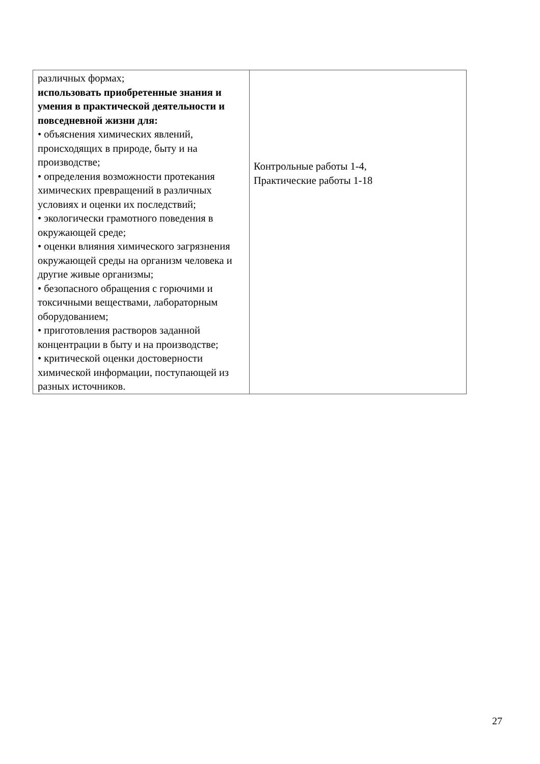| различных формах; использовать приобретенные знания и умения в практической деятельности и повседневной жизни для: • объяснения химических явлений, происходящих в природе, быту и на производстве; • определения возможности протекания химических превращений в различных условиях и оценки их последствий; • экологически грамотного поведения в окружающей среде; • оценки влияния химического загрязнения окружающей среды на организм человека и другие живые организмы; • безопасного обращения с горючими и токсичными веществами, лабораторным оборудованием; • приготовления растворов заданной концентрации в быту и на производстве; • критической оценки достоверности химической информации, поступающей из разных источников. | Контрольные работы 1-4, Практические работы 1-18 |
27